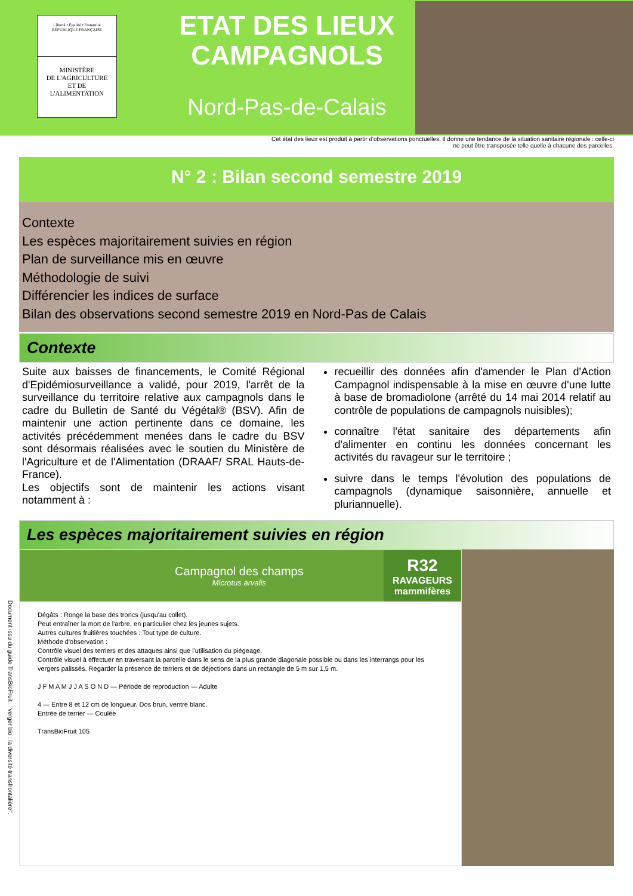Liberté • Égalité • Fraternité
RÉPUBLIQUE FRANÇAISE
MINISTÈRE
DE L'AGRICULTURE
ET DE
L'ALIMENTATION
ETAT DES LIEUX CAMPAGNOLS
Nord-Pas-de-Calais
Cet état des lieux est produit à partir d'observations ponctuelles. Il donne une tendance de la situation sanitaire régionale : celle-ci
ne peut être transposée telle quelle à chacune des parcelles.
N° 2 : Bilan second semestre 2019
Contexte
Les espèces majoritairement suivies en région
Plan de surveillance mis en œuvre
Méthodologie de suivi
Différencier les indices de surface
Bilan des observations second semestre 2019 en Nord-Pas de Calais
Contexte
Suite aux baisses de financements, le Comité Régional d'Epidémiosurveillance a validé, pour 2019, l'arrêt de la surveillance du territoire relative aux campagnols dans le cadre du Bulletin de Santé du Végétal® (BSV). Afin de maintenir une action pertinente dans ce domaine, les activités précédemment menées dans le cadre du BSV sont désormais réalisées avec le soutien du Ministère de l'Agriculture et de l'Alimentation (DRAAF/ SRAL Hauts-de-France).
Les objectifs sont de maintenir les actions visant notamment à :
recueillir des données afin d'amender le Plan d'Action Campagnol indispensable à la mise en œuvre d'une lutte à base de bromadiolone (arrêté du 14 mai 2014 relatif au contrôle de populations de campagnols nuisibles);
connaître l'état sanitaire des départements afin d'alimenter en continu les données concernant les activités du ravageur sur le territoire ;
suivre dans le temps l'évolution des populations de campagnols (dynamique saisonnière, annuelle et pluriannuelle).
Les espèces majoritairement suivies en région
Campagnol des champs
Microtus arvalis
R32
RAVAGEURS
mammifères
Dégâts : Ronge la base des troncs (jusqu'au collet).
Peut entraîner la mort de l'arbre, en particulier chez les jeunes sujets.
Autres cultures fruitières touchées : Tout type de culture.
Méthode d'observation :
Contrôle visuel des terriers et des attaques ainsi que l'utilisation du piégeage.
Contrôle visuel à effectuer en traversant la parcelle dans le sens de la plus grande diagonale possible ou dans les interrangs pour les vergers palissés. Regarder la présence de terriers et de déjections dans un rectangle de 5 m sur 1,5 m.
J F M A M J J A S O N D — Période de reproduction — Adulte
4 — Entre 8 et 12 cm de longueur. Dos brun, ventre blanc.
Entrée de terrier — Coulée
TransBioFruit 105
Document issu du guide TransBioFruit : "verger bio : la diversité transfrontalière".